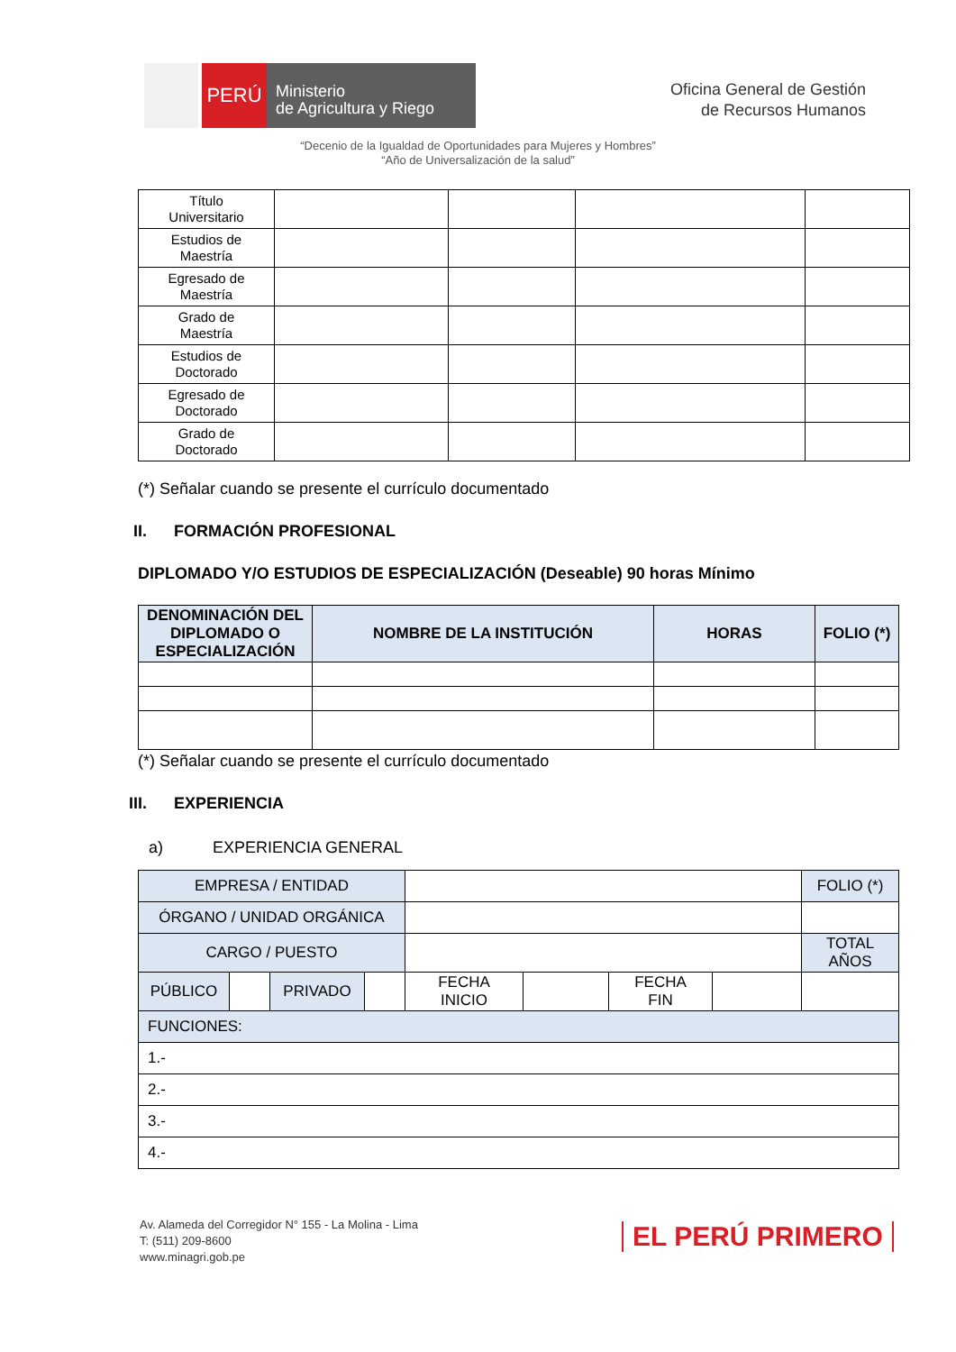PERÚ
Ministerio
de Agricultura y Riego
Oficina General de Gestión
de Recursos Humanos
“Decenio de la Igualdad de Oportunidades para Mujeres y Hombres”
“Año de Universalización de la salud”
| Título Universitario | | | | |
| Estudios de Maestría | | | | |
| Egresado de Maestría | | | | |
| Grado de Maestría | | | | |
| Estudios de Doctorado | | | | |
| Egresado de Doctorado | | | | |
| Grado de Doctorado | | | | |
(*) Señalar cuando se presente el currículo documentado
II. FORMACIÓN PROFESIONAL
DIPLOMADO Y/O ESTUDIOS DE ESPECIALIZACIÓN (Deseable) 90 horas Mínimo
| DENOMINACIÓN DEL DIPLOMADO O ESPECIALIZACIÓN | NOMBRE DE LA INSTITUCIÓN | HORAS | FOLIO (*) |
| --- | --- | --- | --- |
(*) Señalar cuando se presente el currículo documentado
III. EXPERIENCIA
a) EXPERIENCIA GENERAL
| EMPRESA / ENTIDAD | | | | | | | | FOLIO (*) |
| ÓRGANO / UNIDAD ORGÁNICA | | | | | | | | |
| CARGO / PUESTO | | | | | | | | TOTAL AÑOS |
| PÚBLICO | | PRIVADO | | FECHA INICIO | | FECHA FIN | | |
| FUNCIONES: | | | | | | | | |
| 1.- | | | | | | | | |
| 2.- | | | | | | | | |
| 3.- | | | | | | | | |
| 4.- | | | | | | | | |
Av. Alameda del Corregidor N° 155 - La Molina - Lima
T: (511) 209-8600
www.minagri.gob.pe
EL PERÚ PRIMERO